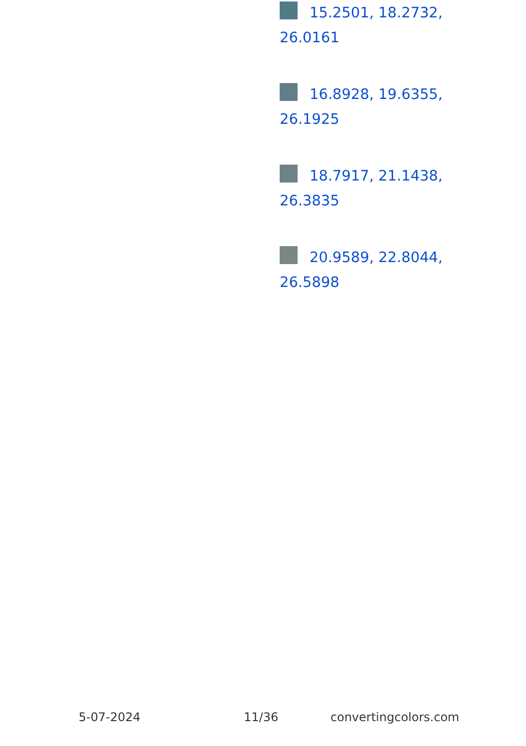15.2501, 18.2732, 26.0161
16.8928, 19.6355, 26.1925
18.7917, 21.1438, 26.3835
20.9589, 22.8044, 26.5898
5-07-2024 11/36 convertingcolors.com